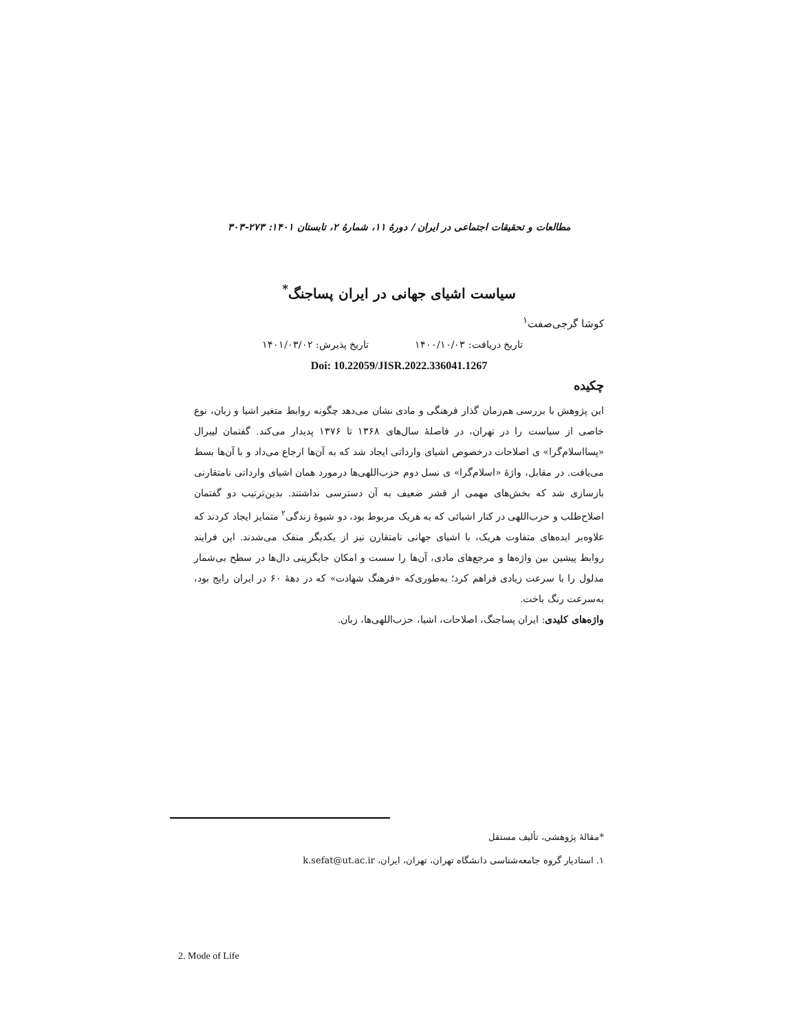مطالعات و تحقیقات اجتماعی در ایران / دورهٔ ۱۱، شمارهٔ ۲، تابستان ۱۴۰۱: ۲۷۳-۳۰۳
سیاست اشیای جهانی در ایران پساجنگ<sup>*</sup>
کوشا گرجی‌صفت<sup>۱</sup>
تاریخ دریافت: ۱۴۰۰/۱۰/۰۳ تاریخ پذیرش: ۱۴۰۱/۰۳/۰۲
Doi: 10.22059/JISR.2022.336041.1267
چکیده
این پژوهش با بررسی هم‌زمان گذار فرهنگی و مادی نشان می‌دهد چگونه روابط متغیر اشیا و زبان، نوع خاصی از سیاست را در تهران، در فاصلهٔ سال‌های ۱۳۶۸ تا ۱۳۷۶ پدیدار می‌کند. گفتمان لیبرال «پسااسلام‌گرا» ی اصلاحات درخصوص اشیای وارداتی ایجاد شد که به آن‌ها ارجاع می‌داد و با آن‌ها بسط می‌یافت. در مقابل، واژهٔ «اسلام‌گرا» ی نسل دوم حزب‌اللهی‌ها درمورد همان اشیای وارداتی نامتقارنی بازسازی شد که بخش‌های مهمی از قشر ضعیف به آن دسترسی نداشتند. بدین‌ترتیب دو گفتمان اصلاح‌طلب و حزب‌اللهی در کنار اشیائی که به هریک مربوط بود، دو شیوهٔ زندگی<sup>۲</sup> متمایز ایجاد کردند که علاوه‌بر ایده‌های متفاوت هریک، با اشیای جهانی نامتقارن نیز از یکدیگر منفک می‌شدند. این فرایند روابط پیشین بین واژه‌ها و مرجع‌های مادی، آن‌ها را سست و امکان جایگزینی دال‌ها در سطح بی‌شمار مدلول را با سرعت زیادی فراهم کرد؛ به‌طوری‌که «فرهنگ شهادت» که در دههٔ ۶۰ در ایران رایج بود، به‌سرعت رنگ باخت.
واژه‌های کلیدی: ایران پساجنگ، اصلاحات، اشیا، حزب‌اللهی‌ها، زبان.
*مقالهٔ پژوهشی، تألیف مستقل
۱. استادیار گروه جامعه‌شناسی دانشگاه تهران، تهران، ایران، k.sefat@ut.ac.ir
2. Mode of Life